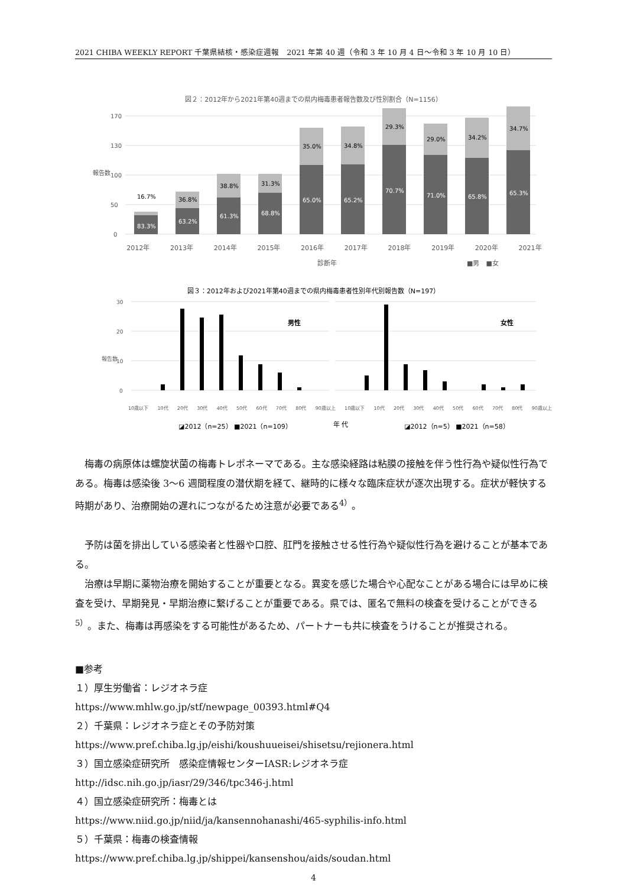2021 CHIBA WEEKLY REPORT 千葉県結核・感染症週報　2021 年第 40 週（令和 3 年 10 月 4 日～令和 3 年 10 月 10 日）
図２：2012年から2021年第40週までの県内梅毒患者報告数及び性別割合（N=1156）
報告数
170
130
100
50
0
83.3%
63.2%
61.3%
68.8%
65.0%
65.2%
70.7%
71.0%
65.8%
65.3%
16.7%
36.8%
38.8%
31.3%
35.0%
34.8%
29.3%
29.0%
34.2%
34.7%
2012年 2013年 2014年 2015年 2016年 2017年 2018年 2019年 2020年 2021年
診断年 ■男　■女
図３：2012年および2021年第40週までの県内梅毒患者性別年代別報告数（N=197）
報告数
30
20
10
0
男性
女性
10歳以下 10代 20代 30代 40代 50代 60代 70代 80代 90歳以上 10歳以下 10代 20代 30代 40代 50代 60代 70代 80代 90歳以上
◪2012（n=25） ■2021（n=109） 年 代 ◪2012（n=5） ■2021（n=58）
梅毒の病原体は螺旋状菌の梅毒トレポネーマである。主な感染経路は粘膜の接触を伴う性行為や疑似性行為である。梅毒は感染後 3～6 週間程度の潜伏期を経て、継時的に様々な臨床症状が逐次出現する。症状が軽快する時期があり、治療開始の遅れにつながるため注意が必要である<sup>4）</sup>。
予防は菌を排出している感染者と性器や口腔、肛門を接触させる性行為や疑似性行為を避けることが基本である。
治療は早期に薬物治療を開始することが重要となる。異変を感じた場合や心配なことがある場合には早めに検査を受け、早期発見・早期治療に繋げることが重要である。県では、匿名で無料の検査を受けることができる<sup>5）</sup>。また、梅毒は再感染をする可能性があるため、パートナーも共に検査をうけることが推奨される。
■参考
１）厚生労働省：レジオネラ症
https://www.mhlw.go.jp/stf/newpage_00393.html#Q4
２）千葉県：レジオネラ症とその予防対策
https://www.pref.chiba.lg.jp/eishi/koushuueisei/shisetsu/rejionera.html
３）国立感染症研究所　感染症情報センターIASR:レジオネラ症
http://idsc.nih.go.jp/iasr/29/346/tpc346-j.html
４）国立感染症研究所：梅毒とは
https://www.niid.go.jp/niid/ja/kansennohanashi/465-syphilis-info.html
５）千葉県：梅毒の検査情報
https://www.pref.chiba.lg.jp/shippei/kansenshou/aids/soudan.html
4